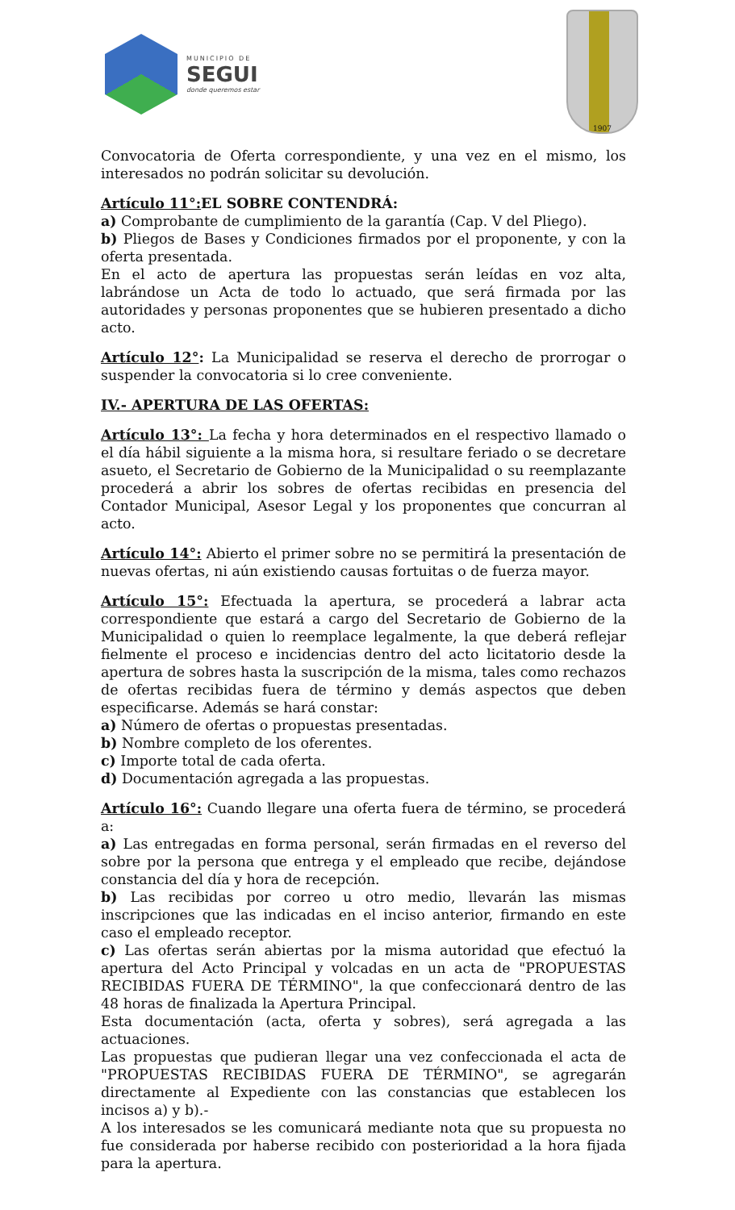MUNICIPIO DE
SEGUI
donde queremos estar
1907
Convocatoria de Oferta correspondiente, y una vez en el mismo, los interesados no podrán solicitar su devolución.
Artículo 11°: EL SOBRE CONTENDRÁ:
a) Comprobante de cumplimiento de la garantía (Cap. V del Pliego).
b) Pliegos de Bases y Condiciones firmados por el proponente, y con la oferta presentada.
En el acto de apertura las propuestas serán leídas en voz alta, labrándose un Acta de todo lo actuado, que será firmada por las autoridades y personas proponentes que se hubieren presentado a dicho acto.
Artículo 12°: La Municipalidad se reserva el derecho de prorrogar o suspender la convocatoria si lo cree conveniente.
IV.- APERTURA DE LAS OFERTAS:
Artículo 13°: La fecha y hora determinados en el respectivo llamado o el día hábil siguiente a la misma hora, si resultare feriado o se decretare asueto, el Secretario de Gobierno de la Municipalidad o su reemplazante procederá a abrir los sobres de ofertas recibidas en presencia del Contador Municipal, Asesor Legal y los proponentes que concurran al acto.
Artículo 14°: Abierto el primer sobre no se permitirá la presentación de nuevas ofertas, ni aún existiendo causas fortuitas o de fuerza mayor.
Artículo 15°: Efectuada la apertura, se procederá a labrar acta correspondiente que estará a cargo del Secretario de Gobierno de la Municipalidad o quien lo reemplace legalmente, la que deberá reflejar fielmente el proceso e incidencias dentro del acto licitatorio desde la apertura de sobres hasta la suscripción de la misma, tales como rechazos de ofertas recibidas fuera de término y demás aspectos que deben especificarse. Además se hará constar:
a) Número de ofertas o propuestas presentadas.
b) Nombre completo de los oferentes.
c) Importe total de cada oferta.
d) Documentación agregada a las propuestas.
Artículo 16°: Cuando llegare una oferta fuera de término, se procederá a:
a) Las entregadas en forma personal, serán firmadas en el reverso del sobre por la persona que entrega y el empleado que recibe, dejándose constancia del día y hora de recepción.
b) Las recibidas por correo u otro medio, llevarán las mismas inscripciones que las indicadas en el inciso anterior, firmando en este caso el empleado receptor.
c) Las ofertas serán abiertas por la misma autoridad que efectuó la apertura del Acto Principal y volcadas en un acta de "PROPUESTAS RECIBIDAS FUERA DE TÉRMINO", la que confeccionará dentro de las 48 horas de finalizada la Apertura Principal.
Esta documentación (acta, oferta y sobres), será agregada a las actuaciones.
Las propuestas que pudieran llegar una vez confeccionada el acta de "PROPUESTAS RECIBIDAS FUERA DE TÉRMINO", se agregarán directamente al Expediente con las constancias que establecen los incisos a) y b).-
A los interesados se les comunicará mediante nota que su propuesta no fue considerada por haberse recibido con posterioridad a la hora fijada para la apertura.